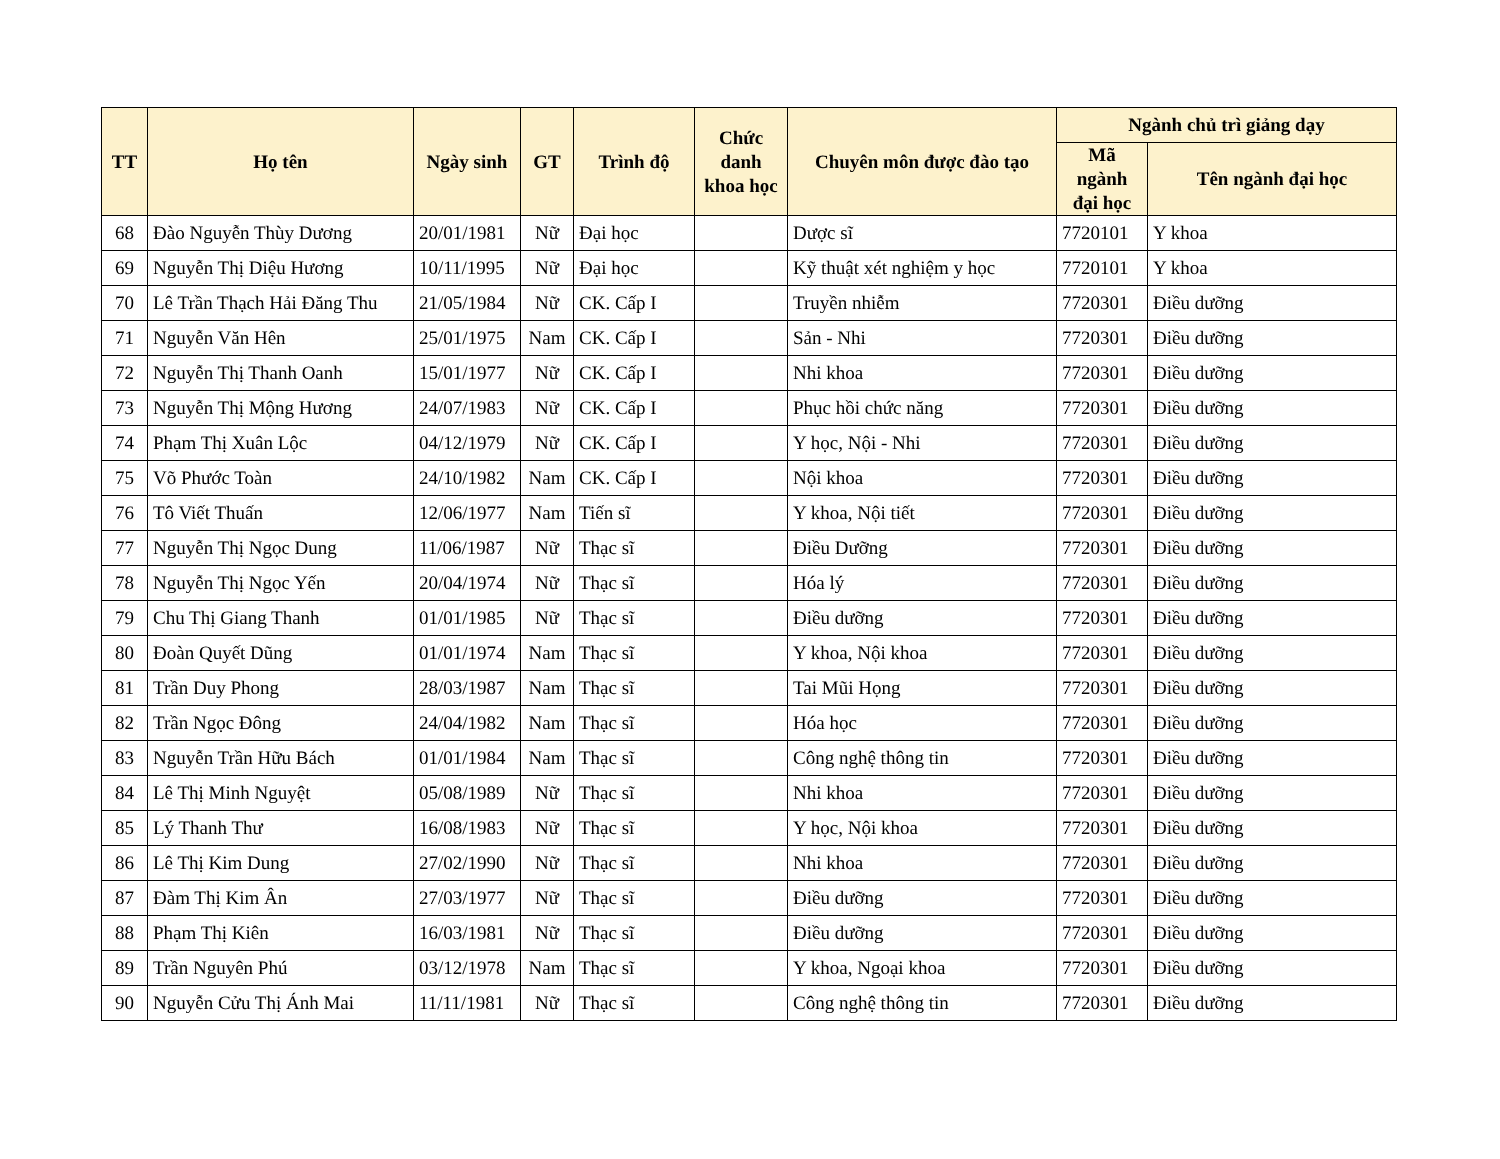| TT | Họ tên | Ngày sinh | GT | Trình độ | Chức danh khoa học | Chuyên môn được đào tạo | Ngành chủ trì giảng dạy | |
| --- | --- | --- | --- | --- | --- | --- | --- | --- |
| | | | | | | | Mã ngành đại học | Tên ngành đại học |
| 68 | Đào Nguyễn Thùy Dương | 20/01/1981 | Nữ | Đại học | | Dược sĩ | 7720101 | Y khoa |
| 69 | Nguyễn Thị Diệu Hương | 10/11/1995 | Nữ | Đại học | | Kỹ thuật xét nghiệm y học | 7720101 | Y khoa |
| 70 | Lê Trần Thạch Hải Đăng Thu | 21/05/1984 | Nữ | CK. Cấp I | | Truyền nhiễm | 7720301 | Điều dưỡng |
| 71 | Nguyễn Văn Hên | 25/01/1975 | Nam | CK. Cấp I | | Sản - Nhi | 7720301 | Điều dưỡng |
| 72 | Nguyễn Thị Thanh Oanh | 15/01/1977 | Nữ | CK. Cấp I | | Nhi khoa | 7720301 | Điều dưỡng |
| 73 | Nguyễn Thị Mộng Hương | 24/07/1983 | Nữ | CK. Cấp I | | Phục hồi chức năng | 7720301 | Điều dưỡng |
| 74 | Phạm Thị Xuân Lộc | 04/12/1979 | Nữ | CK. Cấp I | | Y học, Nội - Nhi | 7720301 | Điều dưỡng |
| 75 | Võ Phước Toàn | 24/10/1982 | Nam | CK. Cấp I | | Nội khoa | 7720301 | Điều dưỡng |
| 76 | Tô Viết Thuấn | 12/06/1977 | Nam | Tiến sĩ | | Y khoa, Nội tiết | 7720301 | Điều dưỡng |
| 77 | Nguyễn Thị Ngọc Dung | 11/06/1987 | Nữ | Thạc sĩ | | Điều Dưỡng | 7720301 | Điều dưỡng |
| 78 | Nguyễn Thị Ngọc Yến | 20/04/1974 | Nữ | Thạc sĩ | | Hóa lý | 7720301 | Điều dưỡng |
| 79 | Chu Thị Giang Thanh | 01/01/1985 | Nữ | Thạc sĩ | | Điều dưỡng | 7720301 | Điều dưỡng |
| 80 | Đoàn Quyết Dũng | 01/01/1974 | Nam | Thạc sĩ | | Y khoa, Nội khoa | 7720301 | Điều dưỡng |
| 81 | Trần Duy Phong | 28/03/1987 | Nam | Thạc sĩ | | Tai Mũi Họng | 7720301 | Điều dưỡng |
| 82 | Trần Ngọc Đông | 24/04/1982 | Nam | Thạc sĩ | | Hóa học | 7720301 | Điều dưỡng |
| 83 | Nguyễn Trần Hữu Bách | 01/01/1984 | Nam | Thạc sĩ | | Công nghệ thông tin | 7720301 | Điều dưỡng |
| 84 | Lê Thị Minh Nguyệt | 05/08/1989 | Nữ | Thạc sĩ | | Nhi khoa | 7720301 | Điều dưỡng |
| 85 | Lý Thanh Thư | 16/08/1983 | Nữ | Thạc sĩ | | Y học, Nội khoa | 7720301 | Điều dưỡng |
| 86 | Lê Thị Kim Dung | 27/02/1990 | Nữ | Thạc sĩ | | Nhi khoa | 7720301 | Điều dưỡng |
| 87 | Đàm Thị Kim Ân | 27/03/1977 | Nữ | Thạc sĩ | | Điều dưỡng | 7720301 | Điều dưỡng |
| 88 | Phạm Thị Kiên | 16/03/1981 | Nữ | Thạc sĩ | | Điều dưỡng | 7720301 | Điều dưỡng |
| 89 | Trần Nguyên Phú | 03/12/1978 | Nam | Thạc sĩ | | Y khoa, Ngoại khoa | 7720301 | Điều dưỡng |
| 90 | Nguyễn Cửu Thị Ánh Mai | 11/11/1981 | Nữ | Thạc sĩ | | Công nghệ thông tin | 7720301 | Điều dưỡng |